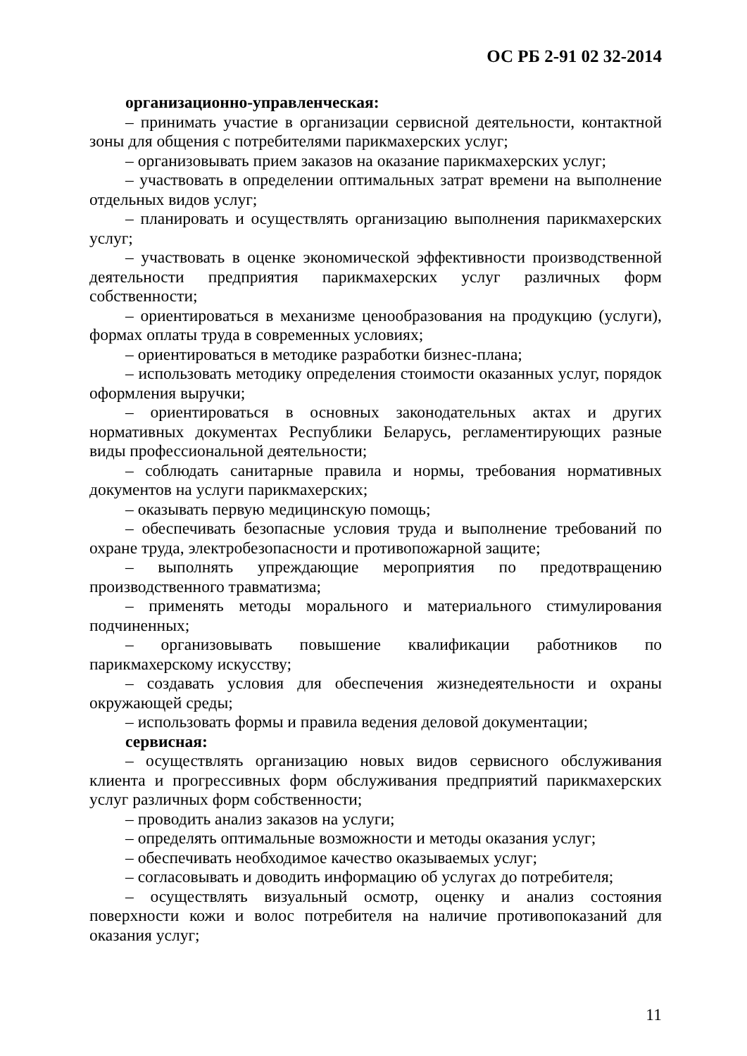ОС РБ 2-91 02 32-2014
организационно-управленческая:
– принимать участие в организации сервисной деятельности, контактной зоны для общения с потребителями парикмахерских услуг;
– организовывать прием заказов на оказание парикмахерских услуг;
– участвовать в определении оптимальных затрат времени на выполнение отдельных видов услуг;
– планировать и осуществлять организацию выполнения парикмахерских услуг;
– участвовать в оценке экономической эффективности производственной деятельности предприятия парикмахерских услуг различных форм собственности;
– ориентироваться в механизме ценообразования на продукцию (услуги), формах оплаты труда в современных условиях;
– ориентироваться в методике разработки бизнес-плана;
– использовать методику определения стоимости оказанных услуг, порядок оформления выручки;
– ориентироваться в основных законодательных актах и других нормативных документах Республики Беларусь, регламентирующих разные виды профессиональной деятельности;
– соблюдать санитарные правила и нормы, требования нормативных документов на услуги парикмахерских;
– оказывать первую медицинскую помощь;
– обеспечивать безопасные условия труда и выполнение требований по охране труда, электробезопасности и противопожарной защите;
– выполнять упреждающие мероприятия по предотвращению производственного травматизма;
– применять методы морального и материального стимулирования подчиненных;
– организовывать повышение квалификации работников по парикмахерскому искусству;
– создавать условия для обеспечения жизнедеятельности и охраны окружающей среды;
– использовать формы и правила ведения деловой документации;
сервисная:
– осуществлять организацию новых видов сервисного обслуживания клиента и прогрессивных форм обслуживания предприятий парикмахерских услуг различных форм собственности;
– проводить анализ заказов на услуги;
– определять оптимальные возможности и методы оказания услуг;
– обеспечивать необходимое качество оказываемых услуг;
– согласовывать и доводить информацию об услугах до потребителя;
– осуществлять визуальный осмотр, оценку и анализ состояния поверхности кожи и волос потребителя на наличие противопоказаний для оказания услуг;
11